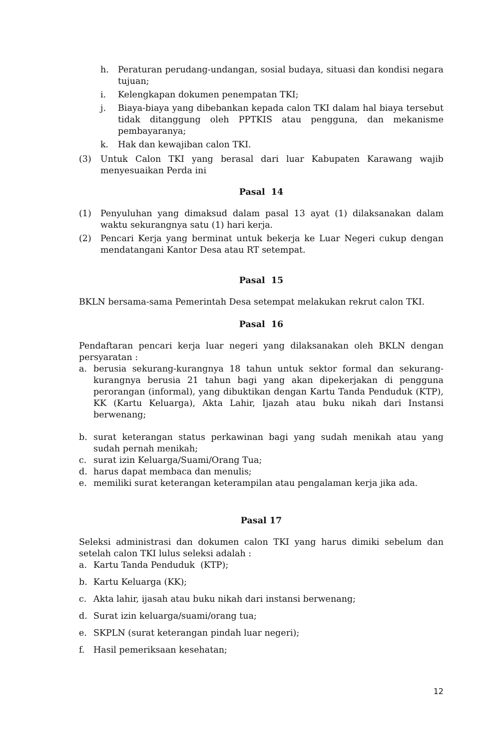h. Peraturan perudang-undangan, sosial budaya, situasi dan kondisi negara tujuan;
i. Kelengkapan dokumen penempatan TKI;
j. Biaya-biaya yang dibebankan kepada calon TKI dalam hal biaya tersebut tidak ditanggung oleh PPTKIS atau pengguna, dan mekanisme pembayaranya;
k. Hak dan kewajiban calon TKI.
(3) Untuk Calon TKI yang berasal dari luar Kabupaten Karawang wajib menyesuaikan Perda ini
Pasal 14
(1) Penyuluhan yang dimaksud dalam pasal 13 ayat (1) dilaksanakan dalam waktu sekurangnya satu (1) hari kerja.
(2) Pencari Kerja yang berminat untuk bekerja ke Luar Negeri cukup dengan mendatangani Kantor Desa atau RT setempat.
Pasal 15
BKLN bersama-sama Pemerintah Desa setempat melakukan rekrut calon TKI.
Pasal 16
Pendaftaran pencari kerja luar negeri yang dilaksanakan oleh BKLN dengan persyaratan :
a. berusia sekurang-kurangnya 18 tahun untuk sektor formal dan sekurang-kurangnya berusia 21 tahun bagi yang akan dipekerjakan di pengguna perorangan (informal), yang dibuktikan dengan Kartu Tanda Penduduk (KTP), KK (Kartu Keluarga), Akta Lahir, Ijazah atau buku nikah dari Instansi berwenang;
b. surat keterangan status perkawinan bagi yang sudah menikah atau yang sudah pernah menikah;
c. surat izin Keluarga/Suami/Orang Tua;
d. harus dapat membaca dan menulis;
e. memiliki surat keterangan keterampilan atau pengalaman kerja jika ada.
Pasal 17
Seleksi administrasi dan dokumen calon TKI yang harus dimiki sebelum dan setelah calon TKI lulus seleksi adalah :
a. Kartu Tanda Penduduk (KTP);
b. Kartu Keluarga (KK);
c. Akta lahir, ijasah atau buku nikah dari instansi berwenang;
d. Surat izin keluarga/suami/orang tua;
e. SKPLN (surat keterangan pindah luar negeri);
f. Hasil pemeriksaan kesehatan;
12